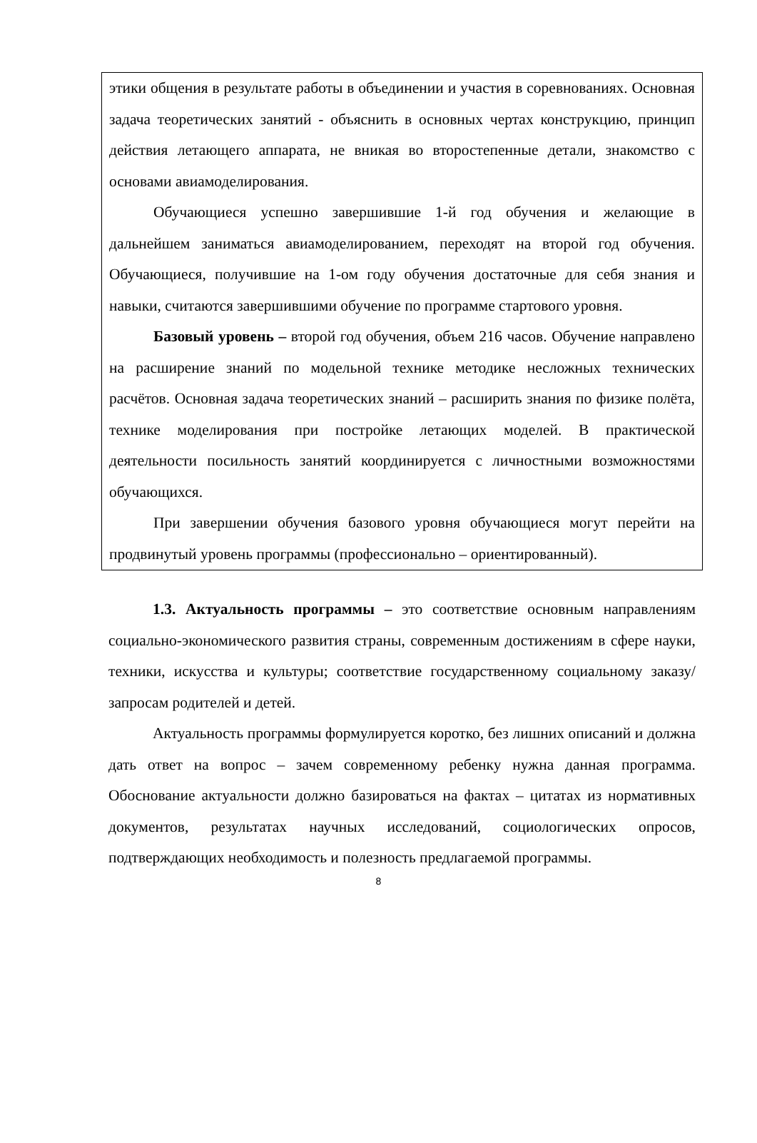этики общения в результате работы в объединении и участия в соревнованиях. Основная задача теоретических занятий - объяснить в основных чертах конструкцию, принцип действия летающего аппарата, не вникая во второстепенные детали, знакомство с основами авиамоделирования.
Обучающиеся успешно завершившие 1-й год обучения и желающие в дальнейшем заниматься авиамоделированием, переходят на второй год обучения. Обучающиеся, получившие на 1-ом году обучения достаточные для себя знания и навыки, считаются завершившими обучение по программе стартового уровня.
Базовый уровень – второй год обучения, объем 216 часов. Обучение направлено на расширение знаний по модельной технике методике несложных технических расчётов. Основная задача теоретических знаний – расширить знания по физике полёта, технике моделирования при постройке летающих моделей. В практической деятельности посильность занятий координируется с личностными возможностями обучающихся.
При завершении обучения базового уровня обучающиеся могут перейти на продвинутый уровень программы (профессионально – ориентированный).
1.3. Актуальность программы – это соответствие основным направлениям социально-экономического развития страны, современным достижениям в сфере науки, техники, искусства и культуры; соответствие государственному социальному заказу/запросам родителей и детей.
Актуальность программы формулируется коротко, без лишних описаний и должна дать ответ на вопрос – зачем современному ребенку нужна данная программа. Обоснование актуальности должно базироваться на фактах – цитатах из нормативных документов, результатах научных исследований, социологических опросов, подтверждающих необходимость и полезность предлагаемой программы.
8